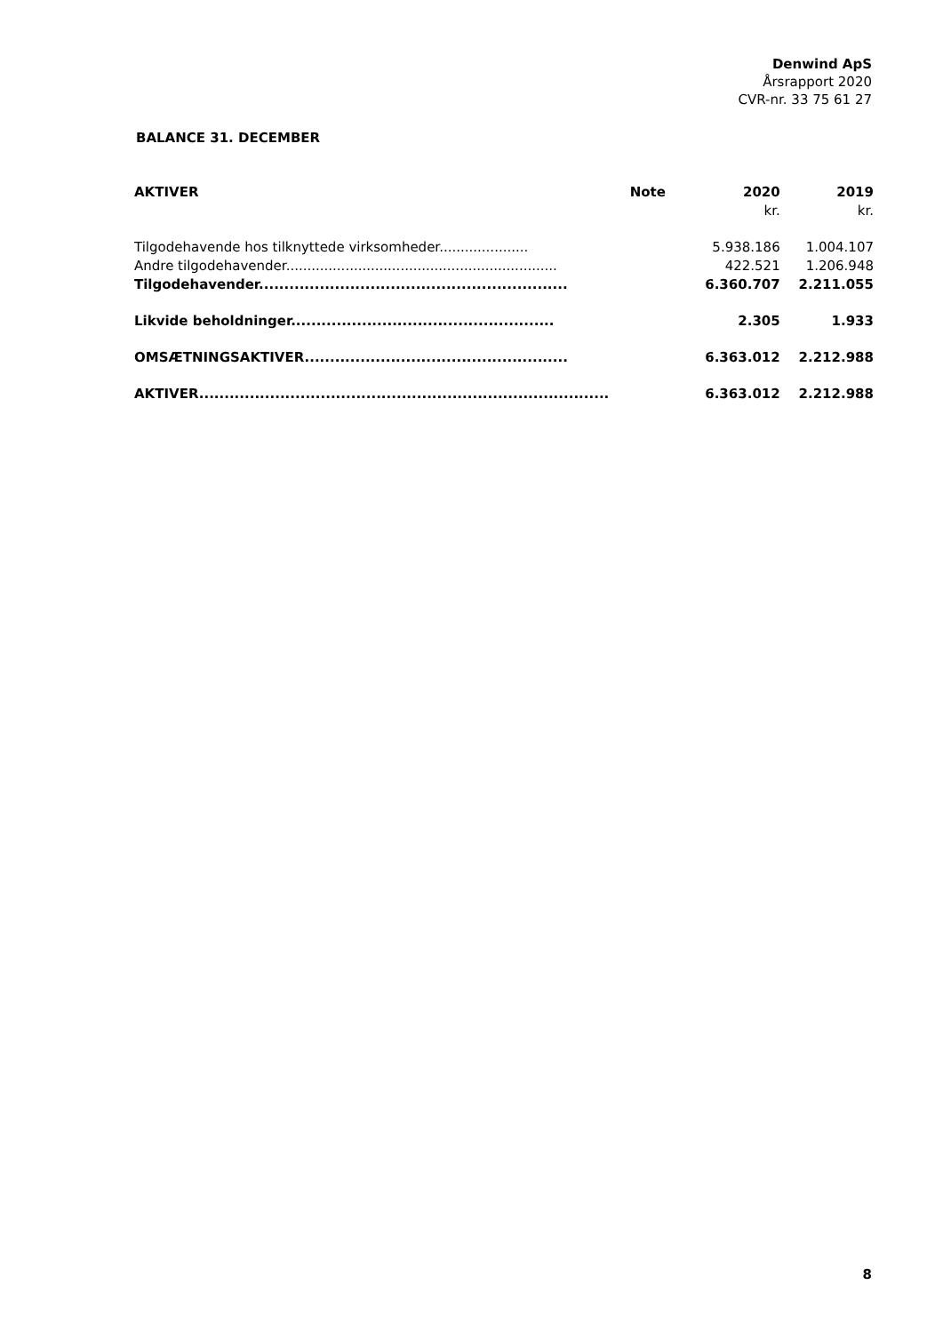Denwind ApS
Årsrapport 2020
CVR-nr. 33 75 61 27
BALANCE 31. DECEMBER
| AKTIVER | Note | 2020 kr. | 2019 kr. |
| --- | --- | --- | --- |
| Tilgodehavende hos tilknyttede virksomheder..................... | | 5.938.186 | 1.004.107 |
| Andre tilgodehavender................................................................ | | 422.521 | 1.206.948 |
| Tilgodehavender............................................................. | | 6.360.707 | 2.211.055 |
| Likvide beholdninger.................................................... | | 2.305 | 1.933 |
| OMSÆTNINGSAKTIVER.................................................... | | 6.363.012 | 2.212.988 |
| AKTIVER................................................................................. | | 6.363.012 | 2.212.988 |
8